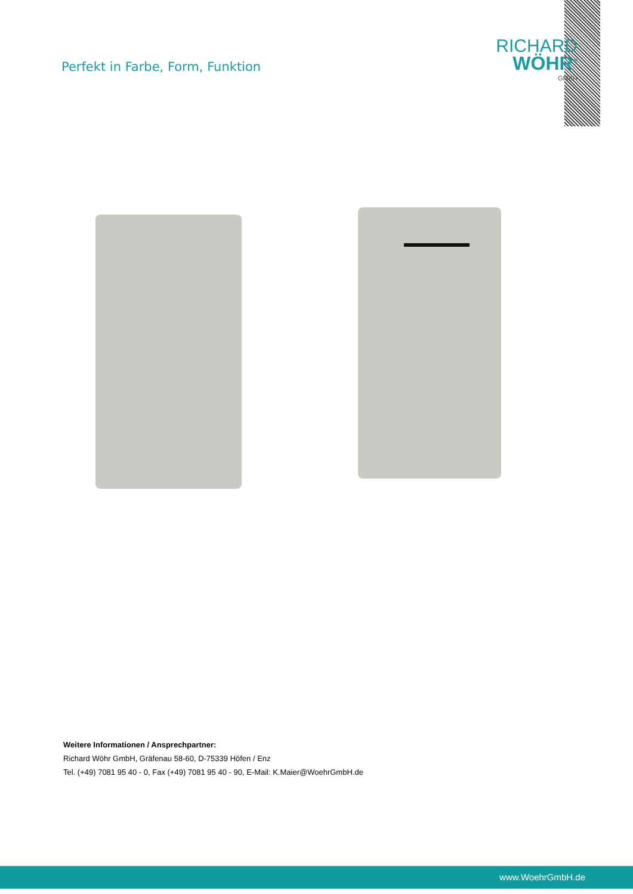Perfekt in Farbe, Form, Funktion
RICHARD
WÖHR<sup>®</sup>
GMBH
Weitere Informationen / Ansprechpartner:
Richard Wöhr GmbH, Gräfenau 58-60, D-75339 Höfen / Enz
Tel. (+49) 7081 95 40 - 0, Fax (+49) 7081 95 40 - 90, E-Mail: K.Maier@WoehrGmbH.de
www.WoehrGmbH.de